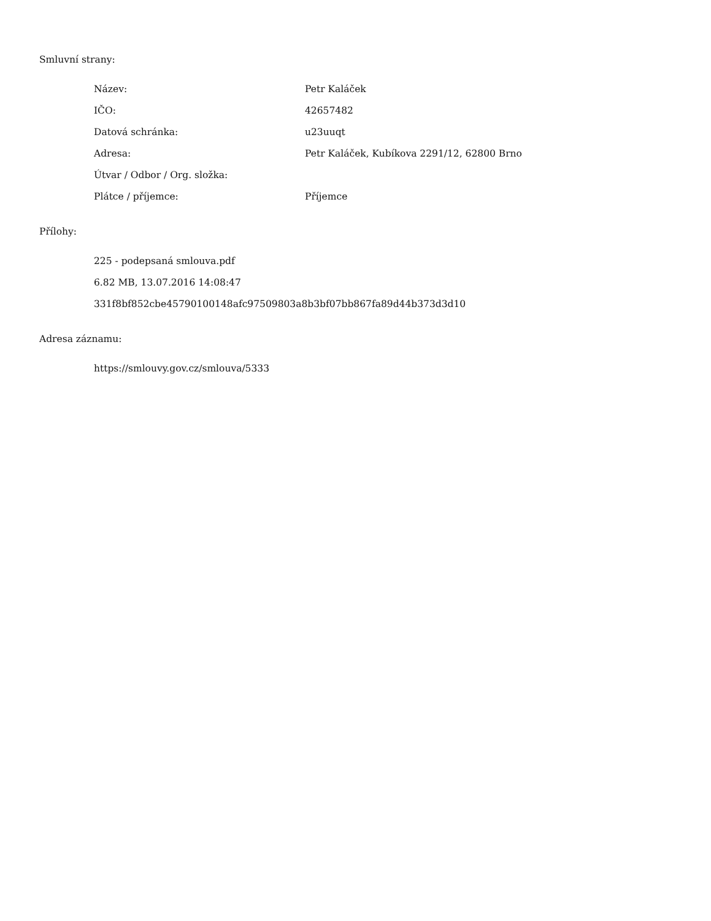Smluvní strany:
| Název: | Petr Kaláček |
| IČO: | 42657482 |
| Datová schránka: | u23uuqt |
| Adresa: | Petr Kaláček, Kubíkova 2291/12, 62800 Brno |
| Útvar / Odbor / Org. složka: | |
| Plátce / příjemce: | Příjemce |
Přílohy:
225 - podepsaná smlouva.pdf
6.82 MB, 13.07.2016 14:08:47
331f8bf852cbe45790100148afc97509803a8b3bf07bb867fa89d44b373d3d10
Adresa záznamu:
https://smlouvy.gov.cz/smlouva/5333